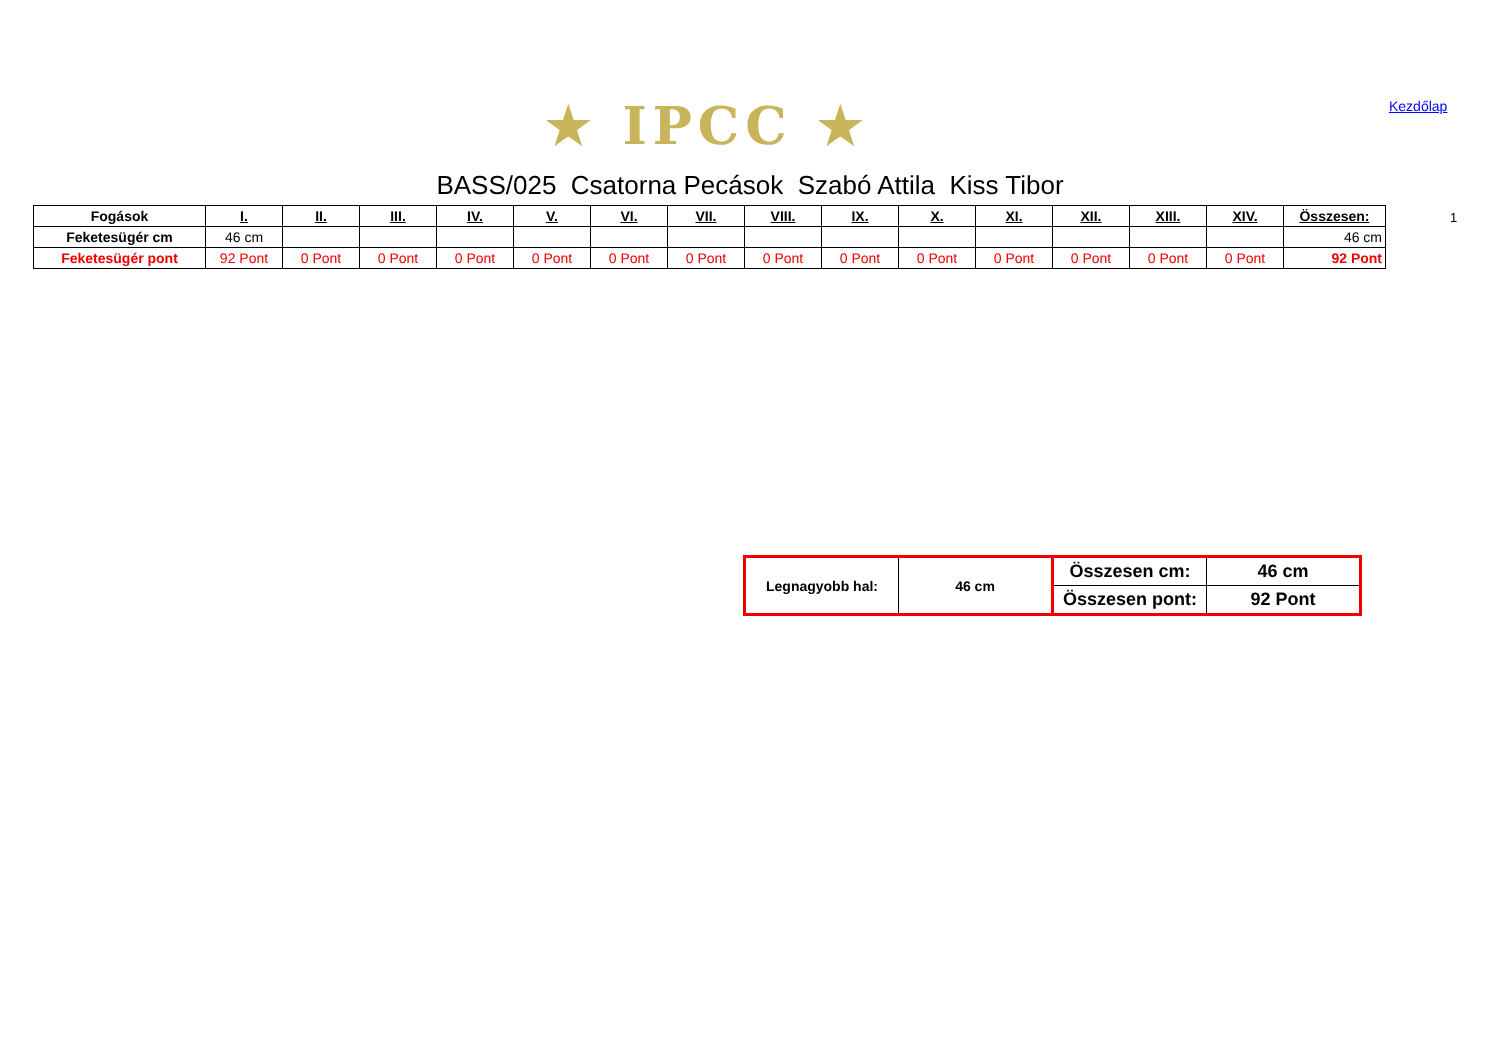★ IPCC ★ Kezdőlap
BASS/025 Csatorna Pecások Szabó Attila Kiss Tibor
| Fogások | I. | II. | III. | IV. | V. | VI. | VII. | VIII. | IX. | X. | XI. | XII. | XIII. | XIV. | Összesen: |
| --- | --- | --- | --- | --- | --- | --- | --- | --- | --- | --- | --- | --- | --- | --- | --- |
| Feketesügér cm | 46 cm | | | | | | | | | | | | | | 46 cm |
| Feketesügér pont | 92 Pont | 0 Pont | 0 Pont | 0 Pont | 0 Pont | 0 Pont | 0 Pont | 0 Pont | 0 Pont | 0 Pont | 0 Pont | 0 Pont | 0 Pont | 0 Pont | 92 Pont |
1
| Legnagyobb hal: | 46 cm | Összesen cm: | 46 cm |
| | | Összesen pont: | 92 Pont |